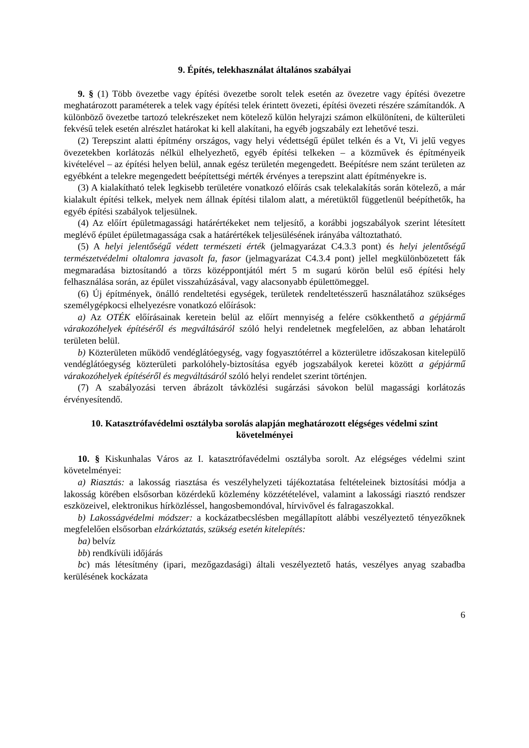9. Építés, telekhasználat általános szabályai
9. § (1) Több övezetbe vagy építési övezetbe sorolt telek esetén az övezetre vagy építési övezetre meghatározott paraméterek a telek vagy építési telek érintett övezeti, építési övezeti részére számítandók. A különböző övezetbe tartozó telekrészeket nem kötelező külön helyrajzi számon elkülöníteni, de külterületi fekvésű telek esetén alrészlet határokat ki kell alakítani, ha egyéb jogszabály ezt lehetővé teszi.
(2) Terepszint alatti építmény országos, vagy helyi védettségű épület telkén és a Vt, Vi jelű vegyes övezetekben korlátozás nélkül elhelyezhető, egyéb építési telkeken – a közművek és építményeik kivételével – az építési helyen belül, annak egész területén megengedett. Beépítésre nem szánt területen az egyébként a telekre megengedett beépítettségi mérték érvényes a terepszint alatt építményekre is.
(3) A kialakítható telek legkisebb területére vonatkozó előírás csak telekalakítás során kötelező, a már kialakult építési telkek, melyek nem állnak építési tilalom alatt, a méretüktől függetlenül beépíthetők, ha egyéb építési szabályok teljesülnek.
(4) Az előírt épületmagassági határértékeket nem teljesítő, a korábbi jogszabályok szerint létesített meglévő épület épületmagassága csak a határértékek teljesülésének irányába változtatható.
(5) A helyi jelentőségű védett természeti érték (jelmagyarázat C4.3.3 pont) és helyi jelentőségű természetvédelmi oltalomra javasolt fa, fasor (jelmagyarázat C4.3.4 pont) jellel megkülönbözetett fák megmaradása biztosítandó a törzs középpontjától mért 5 m sugarú körön belül eső építési hely felhasználása során, az épület visszahúzásával, vagy alacsonyabb épülettömeggel.
(6) Új építmények, önálló rendeltetési egységek, területek rendeltetésszerű használatához szükséges személygépkocsi elhelyezésre vonatkozó előírások:
a) Az OTÉK előírásainak keretein belül az előírt mennyiség a felére csökkenthető a gépjármű várakozóhelyek építéséről és megváltásáról szóló helyi rendeletnek megfelelően, az abban lehatárolt területen belül.
b) Közterületen működő vendéglátóegység, vagy fogyasztótérrel a közterületre időszakosan kitelepülő vendéglátóegység közterületi parkolóhely-biztosítása egyéb jogszabályok keretei között a gépjármű várakozóhelyek építéséről és megváltásáról szóló helyi rendelet szerint történjen.
(7) A szabályozási terven ábrázolt távközlési sugárzási sávokon belül magassági korlátozás érvényesítendő.
10. Katasztrófavédelmi osztályba sorolás alapján meghatározott elégséges védelmi szint követelményei
10. § Kiskunhalas Város az I. katasztrófavédelmi osztályba sorolt. Az elégséges védelmi szint követelményei:
a) Riasztás: a lakosság riasztása és veszélyhelyzeti tájékoztatása feltételeinek biztosítási módja a lakosság körében elsősorban közérdekű közlemény közzétételével, valamint a lakossági riasztó rendszer eszközeivel, elektronikus hírközléssel, hangosbemondóval, hírvivővel és falragaszokkal.
b) Lakosságvédelmi módszer: a kockázatbecslésben megállapított alábbi veszélyeztető tényezőknek megfelelően elsősorban elzárkóztatás, szükség esetén kitelepítés:
ba) belvíz
bb) rendkívüli időjárás
bc) más létesítmény (ipari, mezőgazdasági) általi veszélyeztető hatás, veszélyes anyag szabadba kerülésének kockázata
6